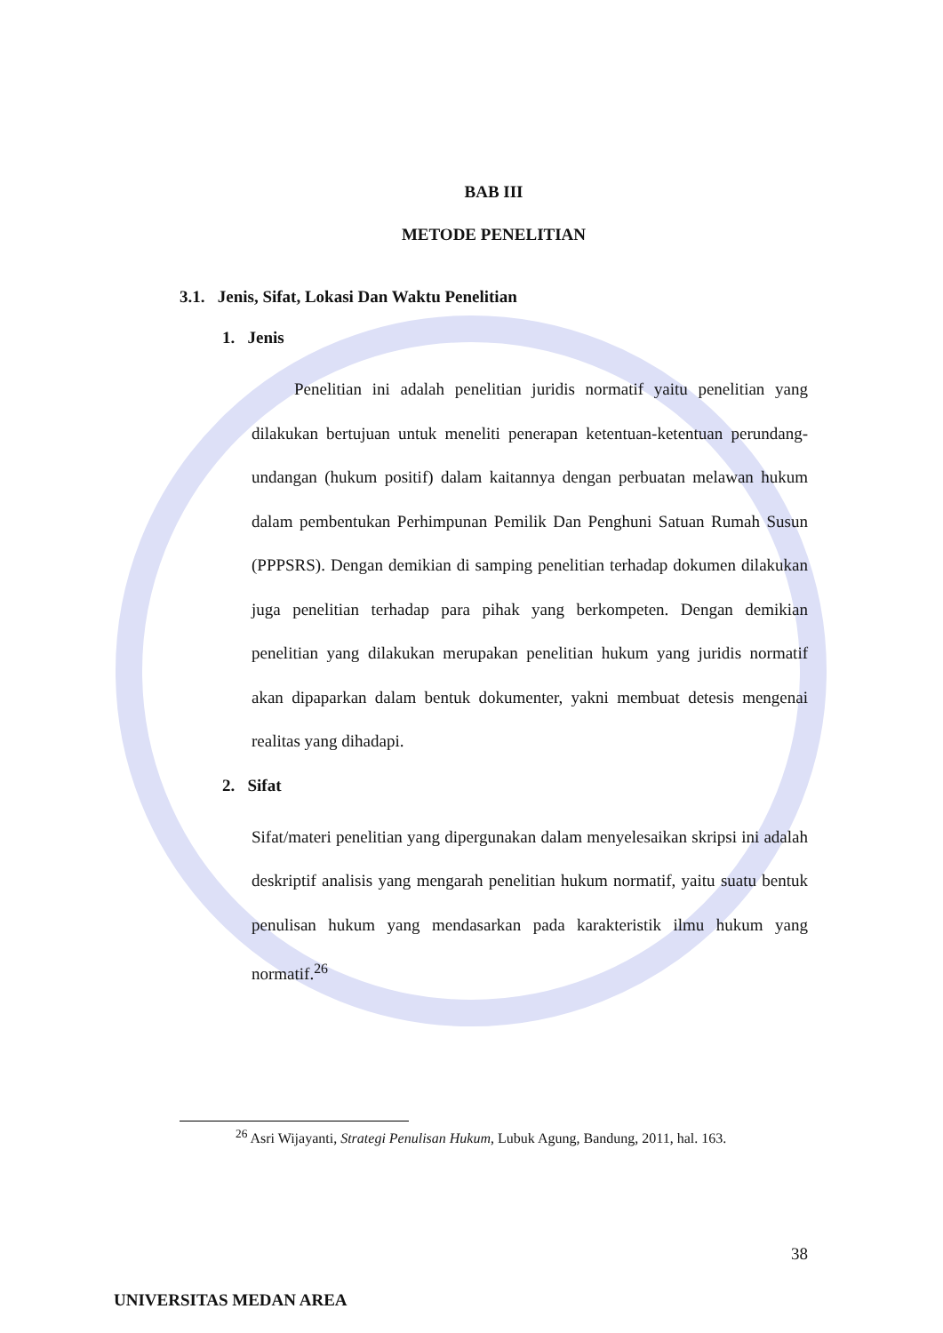BAB III
METODE PENELITIAN
3.1. Jenis, Sifat, Lokasi Dan Waktu Penelitian
1. Jenis
Penelitian ini adalah penelitian juridis normatif yaitu penelitian yang dilakukan bertujuan untuk meneliti penerapan ketentuan-ketentuan perundang-undangan (hukum positif) dalam kaitannya dengan perbuatan melawan hukum dalam pembentukan Perhimpunan Pemilik Dan Penghuni Satuan Rumah Susun (PPPSRS). Dengan demikian di samping penelitian terhadap dokumen dilakukan juga penelitian terhadap para pihak yang berkompeten. Dengan demikian penelitian yang dilakukan merupakan penelitian hukum yang juridis normatif akan dipaparkan dalam bentuk dokumenter, yakni membuat detesis mengenai realitas yang dihadapi.
2. Sifat
Sifat/materi penelitian yang dipergunakan dalam menyelesaikan skripsi ini adalah deskriptif analisis yang mengarah penelitian hukum normatif, yaitu suatu bentuk penulisan hukum yang mendasarkan pada karakteristik ilmu hukum yang normatif.<sup>26</sup>
<sup>26</sup> Asri Wijayanti, Strategi Penulisan Hukum, Lubuk Agung, Bandung, 2011, hal. 163.
38
UNIVERSITAS MEDAN AREA